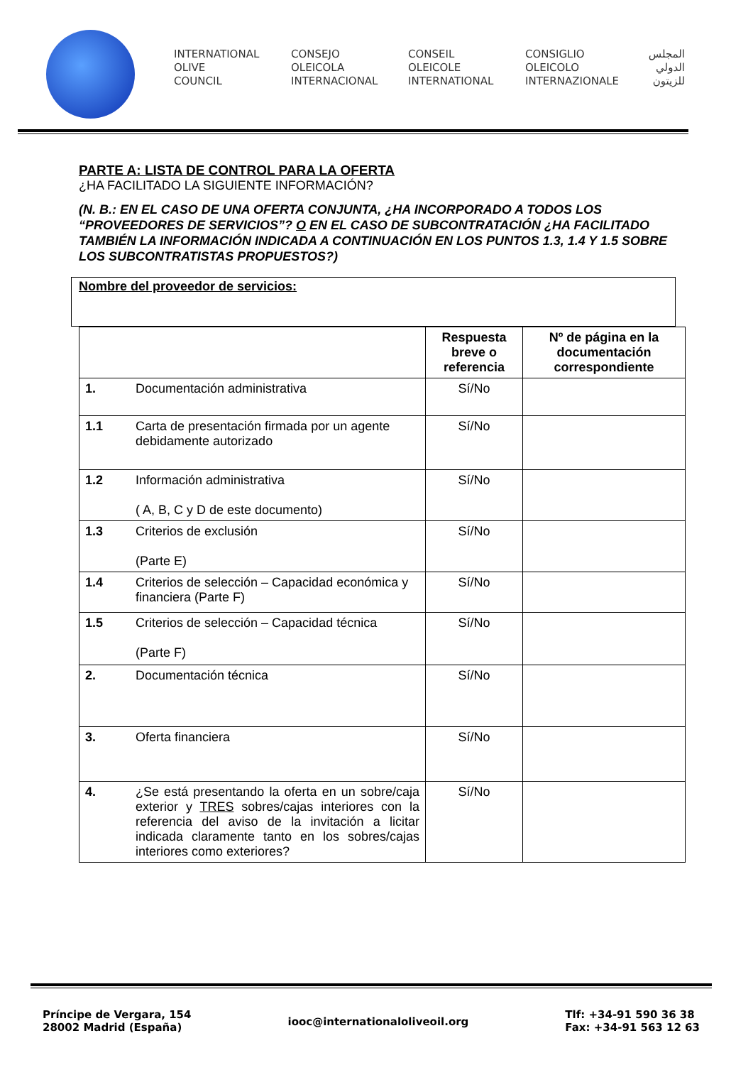INTERNATIONAL
OLIVE
COUNCIL
CONSEJO
OLEICOLA
INTERNACIONAL
CONSEIL
OLEICOLE
INTERNATIONAL
CONSIGLIO
OLEICOLO
INTERNAZIONALE
المجلس
الدولي
للزيتون
PARTE A: LISTA DE CONTROL PARA LA OFERTA
¿HA FACILITADO LA SIGUIENTE INFORMACIÓN?
(N. B.: EN EL CASO DE UNA OFERTA CONJUNTA, ¿HA INCORPORADO A TODOS LOS “PROVEEDORES DE SERVICIOS”? O EN EL CASO DE SUBCONTRATACIÓN ¿HA FACILITADO TAMBIÉN LA INFORMACIÓN INDICADA A CONTINUACIÓN EN LOS PUNTOS 1.3, 1.4 Y 1.5 SOBRE LOS SUBCONTRATISTAS PROPUESTOS?)
Nombre del proveedor de servicios:
| | | Respuesta breve o referencia | Nº de página en la documentación correspondiente |
| --- | --- | --- | --- |
| 1. | Documentación administrativa | Sí/No | |
| 1.1 | Carta de presentación firmada por un agente debidamente autorizado | Sí/No | |
| 1.2 | Información administrativa ( A, B, C y D de este documento) | Sí/No | |
| 1.3 | Criterios de exclusión (Parte E) | Sí/No | |
| 1.4 | Criterios de selección – Capacidad económica y financiera (Parte F) | Sí/No | |
| 1.5 | Criterios de selección – Capacidad técnica (Parte F) | Sí/No | |
| 2. | Documentación técnica | Sí/No | |
| 3. | Oferta financiera | Sí/No | |
| 4. | ¿Se está presentando la oferta en un sobre/caja exterior y TRES sobres/cajas interiores con la referencia del aviso de la invitación a licitar indicada claramente tanto en los sobres/cajas interiores como exteriores? | Sí/No | |
Príncipe de Vergara, 154
28002 Madrid (España)
iooc@internationaloliveoil.org
Tlf: +34-91 590 36 38
Fax: +34-91 563 12 63